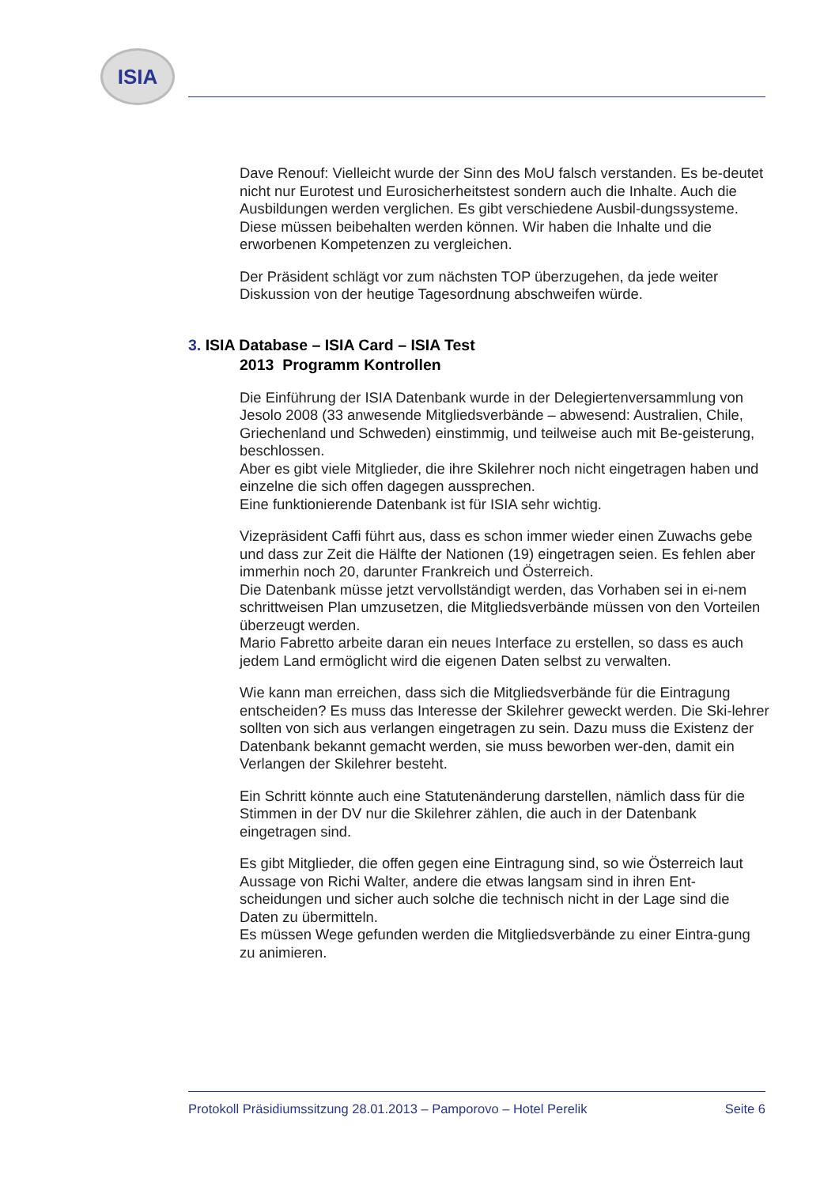ISIA
Dave Renouf: Vielleicht wurde der Sinn des MoU falsch verstanden. Es be-deutet nicht nur Eurotest und Eurosicherheitstest sondern auch die Inhalte. Auch die Ausbildungen werden verglichen. Es gibt verschiedene Ausbil-dungssysteme. Diese müssen beibehalten werden können. Wir haben die Inhalte und die erworbenen Kompetenzen zu vergleichen.
Der Präsident schlägt vor zum nächsten TOP überzugehen, da jede weiter Diskussion von der heutige Tagesordnung abschweifen würde.
3. ISIA Database – ISIA Card – ISIA Test
2013 Programm Kontrollen
Die Einführung der ISIA Datenbank wurde in der Delegiertenversammlung von Jesolo 2008 (33 anwesende Mitgliedsverbände – abwesend: Australien, Chile, Griechenland und Schweden) einstimmig, und teilweise auch mit Be-geisterung, beschlossen.
Aber es gibt viele Mitglieder, die ihre Skilehrer noch nicht eingetragen haben und einzelne die sich offen dagegen aussprechen.
Eine funktionierende Datenbank ist für ISIA sehr wichtig.
Vizepräsident Caffi führt aus, dass es schon immer wieder einen Zuwachs gebe und dass zur Zeit die Hälfte der Nationen (19) eingetragen seien. Es fehlen aber immerhin noch 20, darunter Frankreich und Österreich.
Die Datenbank müsse jetzt vervollständigt werden, das Vorhaben sei in ei-nem schrittweisen Plan umzusetzen, die Mitgliedsverbände müssen von den Vorteilen überzeugt werden.
Mario Fabretto arbeite daran ein neues Interface zu erstellen, so dass es auch jedem Land ermöglicht wird die eigenen Daten selbst zu verwalten.
Wie kann man erreichen, dass sich die Mitgliedsverbände für die Eintragung entscheiden? Es muss das Interesse der Skilehrer geweckt werden. Die Ski-lehrer sollten von sich aus verlangen eingetragen zu sein. Dazu muss die Existenz der Datenbank bekannt gemacht werden, sie muss beworben wer-den, damit ein Verlangen der Skilehrer besteht.
Ein Schritt könnte auch eine Statutenänderung darstellen, nämlich dass für die Stimmen in der DV nur die Skilehrer zählen, die auch in der Datenbank eingetragen sind.
Es gibt Mitglieder, die offen gegen eine Eintragung sind, so wie Österreich laut Aussage von Richi Walter, andere die etwas langsam sind in ihren Ent-scheidungen und sicher auch solche die technisch nicht in der Lage sind die Daten zu übermitteln.
Es müssen Wege gefunden werden die Mitgliedsverbände zu einer Eintra-gung zu animieren.
Protokoll Präsidiumssitzung 28.01.2013 – Pamporovo – Hotel Perelik Seite 6